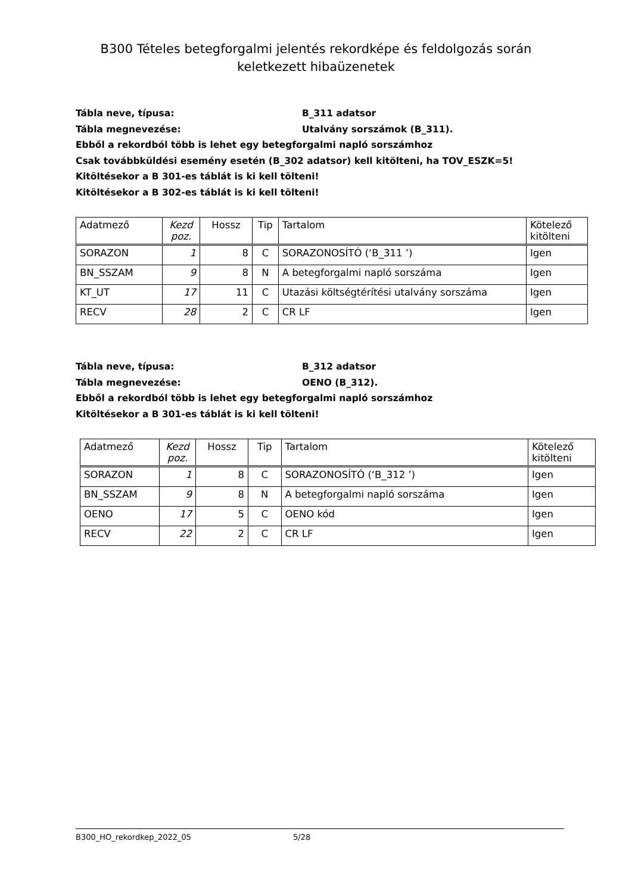B300 Tételes betegforgalmi jelentés rekordképe és feldolgozás során
keletkezett hibaüzenetek
Tábla neve, típusa: B_311 adatsor
Tábla megnevezése: Utalvány sorszámok (B_311).
Ebből a rekordból több is lehet egy betegforgalmi napló sorszámhoz
Csak továbbküldési esemény esetén (B_302 adatsor) kell kitölteni, ha TOV_ESZK=5!
Kitöltésekor a B 301-es táblát is ki kell tölteni!
Kitöltésekor a B 302-es táblát is ki kell tölteni!
| Adatmező | Kezd poz. | Hossz | Tip | Tartalom | Kötelező kitölteni |
| SORAZON | 1 | 8 | C | SORAZONOSÍTÓ (‘B_311 ’) | Igen |
| BN_SSZAM | 9 | 8 | N | A betegforgalmi napló sorszáma | Igen |
| KT_UT | 17 | 11 | C | Utazási költségtérítési utalvány sorszáma | Igen |
| RECV | 28 | 2 | C | CR LF | Igen |
Tábla neve, típusa: B_312 adatsor
Tábla megnevezése: OENO (B_312).
Ebből a rekordból több is lehet egy betegforgalmi napló sorszámhoz
Kitöltésekor a B 301-es táblát is ki kell tölteni!
| Adatmező | Kezd poz. | Hossz | Tip | Tartalom | Kötelező kitölteni |
| SORAZON | 1 | 8 | C | SORAZONOSÍTÓ (‘B_312 ’) | Igen |
| BN_SSZAM | 9 | 8 | N | A betegforgalmi napló sorszáma | Igen |
| OENO | 17 | 5 | C | OENO kód | Igen |
| RECV | 22 | 2 | C | CR LF | Igen |
B300_HO_rekordkep_2022_05 5/28